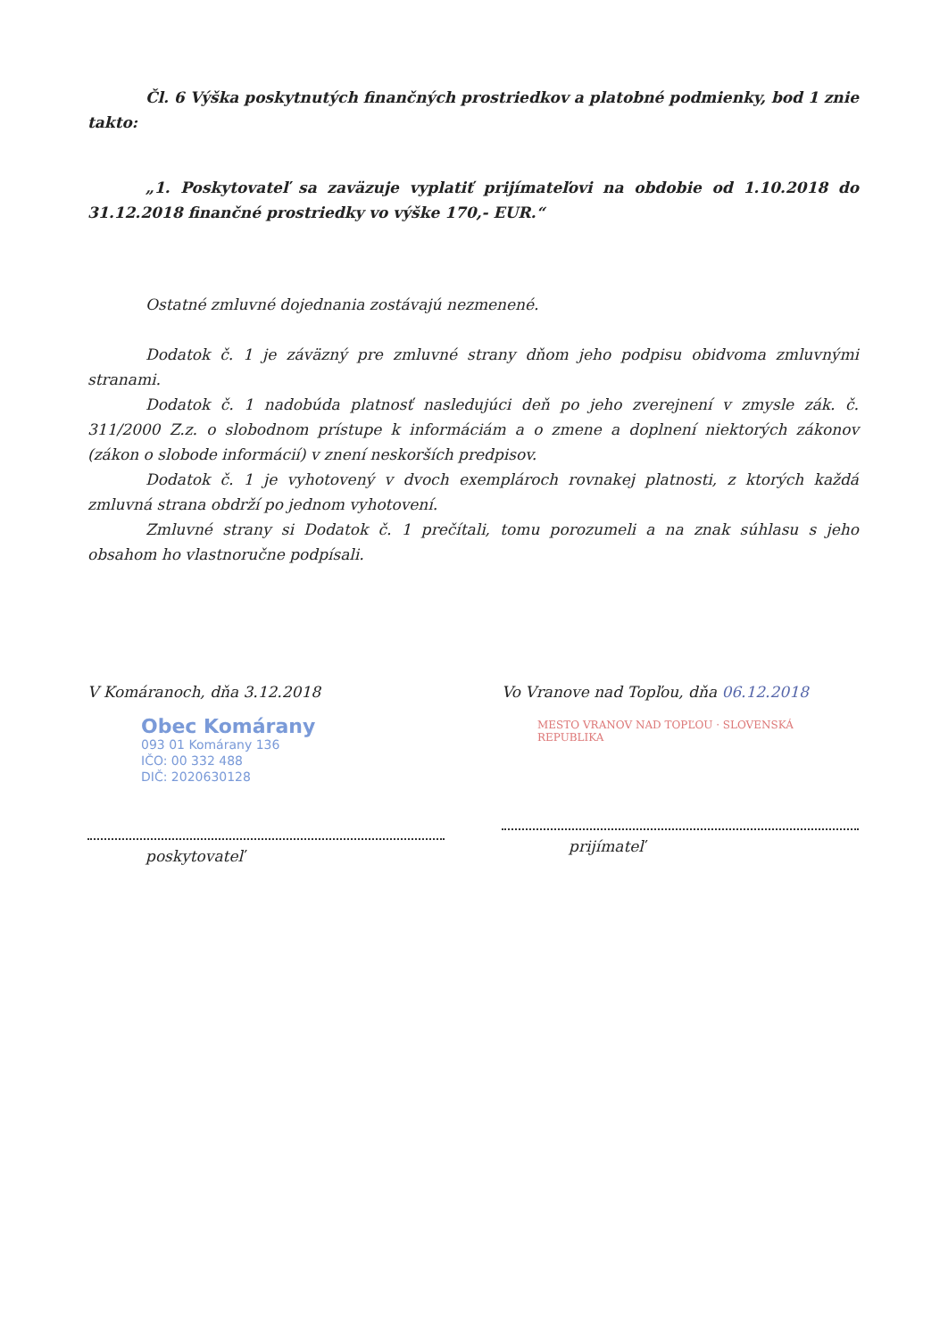Čl. 6 Výška poskytnutých finančných prostriedkov a platobné podmienky, bod 1 znie takto:
„1. Poskytovateľ sa zaväzuje vyplatiť prijímateľovi na obdobie od 1.10.2018 do 31.12.2018 finančné prostriedky vo výške 170,- EUR.“
Ostatné zmluvné dojednania zostávajú nezmenené.
Dodatok č. 1 je záväzný pre zmluvné strany dňom jeho podpisu obidvoma zmluvnými stranami.
Dodatok č. 1 nadobúda platnosť nasledujúci deň po jeho zverejnení v zmysle zák. č. 311/2000 Z.z. o slobodnom prístupe k informáciám a o zmene a doplnení niektorých zákonov (zákon o slobode informácií) v znení neskorších predpisov.
Dodatok č. 1 je vyhotovený v dvoch exemplároch rovnakej platnosti, z ktorých každá zmluvná strana obdrží po jednom vyhotovení.
Zmluvné strany si Dodatok č. 1 prečítali, tomu porozumeli a na znak súhlasu s jeho obsahom ho vlastnoručne podpísali.
V Komáranoch, dňa 3.12.2018
Obec Komárany
093 01 Komárany 136
IČO: 00 332 488
DIČ: 2020630128
poskytovateľ
Vo Vranove nad Topľou, dňa 06.12.2018
MESTO VRANOV NAD TOPĽOU · SLOVENSKÁ REPUBLIKA
prijímateľ